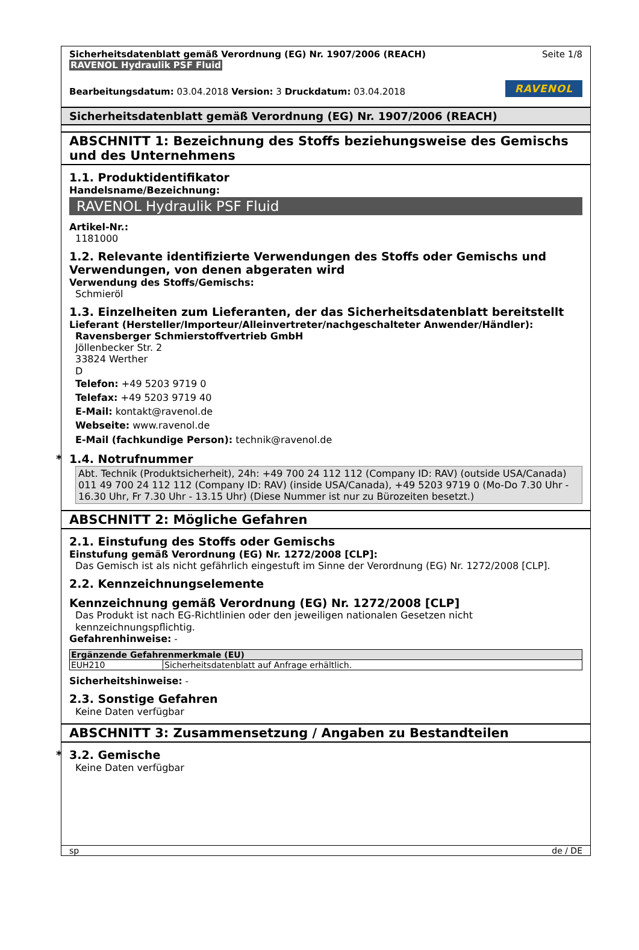Sicherheitsdatenblatt gemäß Verordnung (EG) Nr. 1907/2006 (REACH)
RAVENOL Hydraulik PSF Fluid
Seite 1/8
Bearbeitungsdatum: 03.04.2018 Version: 3 Druckdatum: 03.04.2018
RAVENOL
Sicherheitsdatenblatt gemäß Verordnung (EG) Nr. 1907/2006 (REACH)
ABSCHNITT 1: Bezeichnung des Stoffs beziehungsweise des Gemischs und des Unternehmens
1.1. Produktidentifikator
Handelsname/Bezeichnung:
RAVENOL Hydraulik PSF Fluid
Artikel-Nr.:
1181000
1.2. Relevante identifizierte Verwendungen des Stoffs oder Gemischs und Verwendungen, von denen abgeraten wird
Verwendung des Stoffs/Gemischs:
Schmieröl
1.3. Einzelheiten zum Lieferanten, der das Sicherheitsdatenblatt bereitstellt
Lieferant (Hersteller/Importeur/Alleinvertreter/nachgeschalteter Anwender/Händler):
Ravensberger Schmierstoffvertrieb GmbH
Jöllenbecker Str. 2
33824 Werther
D
Telefon: +49 5203 9719 0
Telefax: +49 5203 9719 40
E-Mail: kontakt@ravenol.de
Webseite: www.ravenol.de
E-Mail (fachkundige Person): technik@ravenol.de
* 1.4. Notrufnummer
Abt. Technik (Produktsicherheit), 24h: +49 700 24 112 112 (Company ID: RAV) (outside USA/Canada) 011 49 700 24 112 112 (Company ID: RAV) (inside USA/Canada), +49 5203 9719 0 (Mo-Do 7.30 Uhr - 16.30 Uhr, Fr 7.30 Uhr - 13.15 Uhr) (Diese Nummer ist nur zu Bürozeiten besetzt.)
ABSCHNITT 2: Mögliche Gefahren
2.1. Einstufung des Stoffs oder Gemischs
Einstufung gemäß Verordnung (EG) Nr. 1272/2008 [CLP]:
Das Gemisch ist als nicht gefährlich eingestuft im Sinne der Verordnung (EG) Nr. 1272/2008 [CLP].
2.2. Kennzeichnungselemente
Kennzeichnung gemäß Verordnung (EG) Nr. 1272/2008 [CLP]
Das Produkt ist nach EG-Richtlinien oder den jeweiligen nationalen Gesetzen nicht kennzeichnungspflichtig.
Gefahrenhinweise: -
| Ergänzende Gefahrenmerkmale (EU) | |
| --- | --- |
| EUH210 | Sicherheitsdatenblatt auf Anfrage erhältlich. |
Sicherheitshinweise: -
2.3. Sonstige Gefahren
Keine Daten verfügbar
ABSCHNITT 3: Zusammensetzung / Angaben zu Bestandteilen
* 3.2. Gemische
Keine Daten verfügbar
sp de / DE